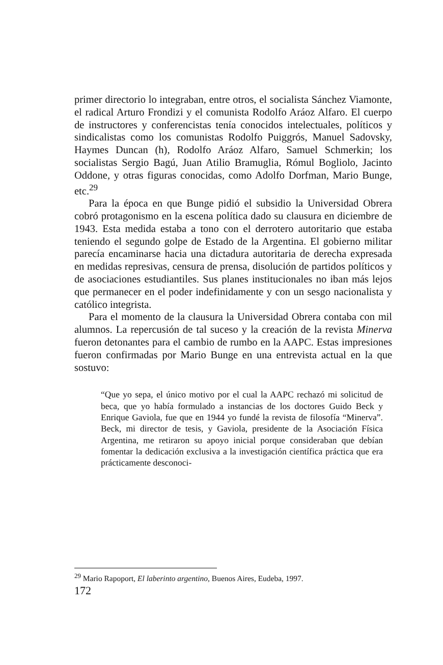primer directorio lo integraban, entre otros, el socialista Sánchez Viamonte, el radical Arturo Frondizi y el comunista Rodolfo Aráoz Alfaro. El cuerpo de instructores y conferencistas tenía conocidos intelectuales, políticos y sindicalistas como los comunistas Rodolfo Puiggrós, Manuel Sadovsky, Haymes Duncan (h), Rodolfo Aráoz Alfaro, Samuel Schmerkin; los socialistas Sergio Bagú, Juan Atilio Bramuglia, Rómul Bogliolo, Jacinto Oddone, y otras figuras conocidas, como Adolfo Dorfman, Mario Bunge, etc.<sup>29</sup>
Para la época en que Bunge pidió el subsidio la Universidad Obrera cobró protagonismo en la escena política dado su clausura en diciembre de 1943. Esta medida estaba a tono con el derrotero autoritario que estaba teniendo el segundo golpe de Estado de la Argentina. El gobierno militar parecía encaminarse hacia una dictadura autoritaria de derecha expresada en medidas represivas, censura de prensa, disolución de partidos políticos y de asociaciones estudiantiles. Sus planes institucionales no iban más lejos que permanecer en el poder indefinidamente y con un sesgo nacionalista y católico integrista.
Para el momento de la clausura la Universidad Obrera contaba con mil alumnos. La repercusión de tal suceso y la creación de la revista Minerva fueron detonantes para el cambio de rumbo en la AAPC. Estas impresiones fueron confirmadas por Mario Bunge en una entrevista actual en la que sostuvo:
“Que yo sepa, el único motivo por el cual la AAPC rechazó mi solicitud de beca, que yo había formulado a instancias de los doctores Guido Beck y Enrique Gaviola, fue que en 1944 yo fundé la revista de filosofía “Minerva”. Beck, mi director de tesis, y Gaviola, presidente de la Asociación Física Argentina, me retiraron su apoyo inicial porque consideraban que debían fomentar la dedicación exclusiva a la investigación científica práctica que era prácticamente desconoci-
<sup>29</sup> Mario Rapoport, El laberinto argentino, Buenos Aires, Eudeba, 1997.
172